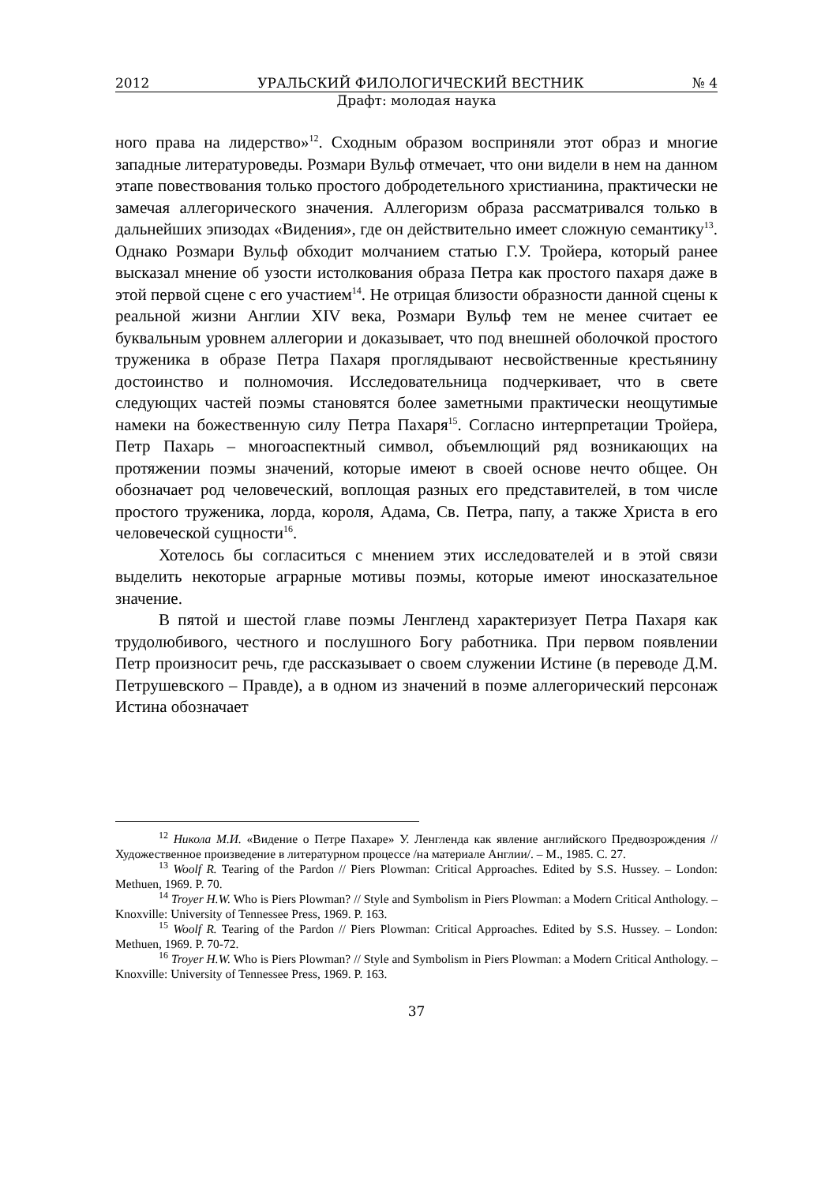2012 УРАЛЬСКИЙ ФИЛОЛОГИЧЕСКИЙ ВЕСТНИК № 4
Драфт: молодая наука
ного права на лидерство»<sup>12</sup>. Сходным образом восприняли этот образ и многие западные литературоведы. Розмари Вульф отмечает, что они видели в нем на данном этапе повествования только простого добродетельного христианина, практически не замечая аллегорического значения. Аллегоризм образа рассматривался только в дальнейших эпизодах «Видения», где он действительно имеет сложную семантику<sup>13</sup>. Однако Розмари Вульф обходит молчанием статью Г.У. Тройера, который ранее высказал мнение об узости истолкования образа Петра как простого пахаря даже в этой первой сцене с его участием<sup>14</sup>. Не отрицая близости образности данной сцены к реальной жизни Англии XIV века, Розмари Вульф тем не менее считает ее буквальным уровнем аллегории и доказывает, что под внешней оболочкой простого труженика в образе Петра Пахаря проглядывают несвойственные крестьянину достоинство и полномочия. Исследовательница подчеркивает, что в свете следующих частей поэмы становятся более заметными практически неощутимые намеки на божественную силу Петра Пахаря<sup>15</sup>. Согласно интерпретации Тройера, Петр Пахарь – многоаспектный символ, объемлющий ряд возникающих на протяжении поэмы значений, которые имеют в своей основе нечто общее. Он обозначает род человеческий, воплощая разных его представителей, в том числе простого труженика, лорда, короля, Адама, Св. Петра, папу, а также Христа в его человеческой сущности<sup>16</sup>.
Хотелось бы согласиться с мнением этих исследователей и в этой связи выделить некоторые аграрные мотивы поэмы, которые имеют иносказательное значение.
В пятой и шестой главе поэмы Ленгленд характеризует Петра Пахаря как трудолюбивого, честного и послушного Богу работника. При первом появлении Петр произносит речь, где рассказывает о своем служении Истине (в переводе Д.М. Петрушевского – Правде), а в одном из значений в поэме аллегорический персонаж Истина обозначает
<sup>12</sup> Никола М.И. «Видение о Петре Пахаре» У. Ленгленда как явление английского Предвозрождения // Художественное произведение в литературном процессе /на материале Англии/. – М., 1985. С. 27.
<sup>13</sup> Woolf R. Tearing of the Pardon // Piers Plowman: Critical Approaches. Edited by S.S. Hussey. – London: Methuen, 1969. P. 70.
<sup>14</sup> Troyer H.W. Who is Piers Plowman? // Style and Symbolism in Piers Plowman: a Modern Critical Anthology. – Knoxville: University of Tennessee Press, 1969. P. 163.
<sup>15</sup> Woolf R. Tearing of the Pardon // Piers Plowman: Critical Approaches. Edited by S.S. Hussey. – London: Methuen, 1969. P. 70-72.
<sup>16</sup> Troyer H.W. Who is Piers Plowman? // Style and Symbolism in Piers Plowman: a Modern Critical Anthology. – Knoxville: University of Tennessee Press, 1969. P. 163.
37